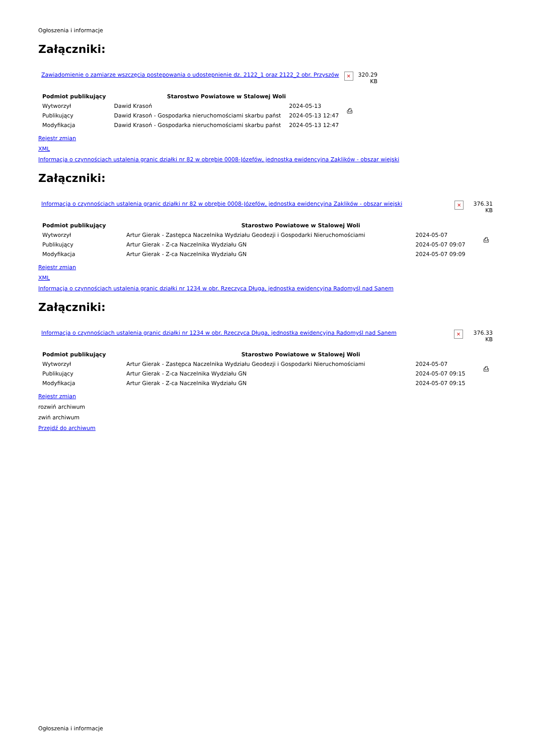Ogłoszenia i informacje
Załączniki:
| Zawiadomienie o zamiarze wszczęcia postepowania o udostępnienie dz. 2122_1 oraz 2122_2 obr. Przyszów | × | 320.29 KB |
| Podmiot publikujący | Starostwo Powiatowe w Stalowej Woli | | ⎙ |
| Wytworzył | Dawid Krasoń | 2024-05-13 | |
| Publikujący | Dawid Krasoń - Gospodarka nieruchomościami skarbu państ | 2024-05-13 12:47 | |
| Modyfikacja | Dawid Krasoń - Gospodarka nieruchomościami skarbu państ | 2024-05-13 12:47 | |
Rejestr zmian
XML
Informacja o czynnościach ustalenia granic działki nr 82 w obrębie 0008-Józefów, jednostka ewidencyjna Zaklików - obszar wiejski
Załączniki:
| Informacja o czynnościach ustalenia granic działki nr 82 w obrębie 0008-Józefów, jednostka ewidencyjna Zaklików - obszar wiejski | × | 376.31 KB |
| Podmiot publikujący | Starostwo Powiatowe w Stalowej Woli | | ⎙ |
| Wytworzył | Artur Gierak - Zastępca Naczelnika Wydziału Geodezji i Gospodarki Nieruchomościami | 2024-05-07 | |
| Publikujący | Artur Gierak - Z-ca Naczelnika Wydziału GN | 2024-05-07 09:07 | |
| Modyfikacja | Artur Gierak - Z-ca Naczelnika Wydziału GN | 2024-05-07 09:09 | |
Rejestr zmian
XML
Informacja o czynnościach ustalenia granic działki nr 1234 w obr. Rzeczyca Długa, jednostka ewidencyjna Radomyśl nad Sanem
Załączniki:
| Informacja o czynnościach ustalenia granic działki nr 1234 w obr. Rzeczyca Długa, jednostka ewidencyjna Radomyśl nad Sanem | × | 376.33 KB |
| Podmiot publikujący | Starostwo Powiatowe w Stalowej Woli | | ⎙ |
| Wytworzył | Artur Gierak - Zastępca Naczelnika Wydziału Geodezji i Gospodarki Nieruchomościami | 2024-05-07 | |
| Publikujący | Artur Gierak - Z-ca Naczelnika Wydziału GN | 2024-05-07 09:15 | |
| Modyfikacja | Artur Gierak - Z-ca Naczelnika Wydziału GN | 2024-05-07 09:15 | |
Rejestr zmian
rozwiń archiwum
zwiń archiwum
Przejdź do archiwum
Ogłoszenia i informacje